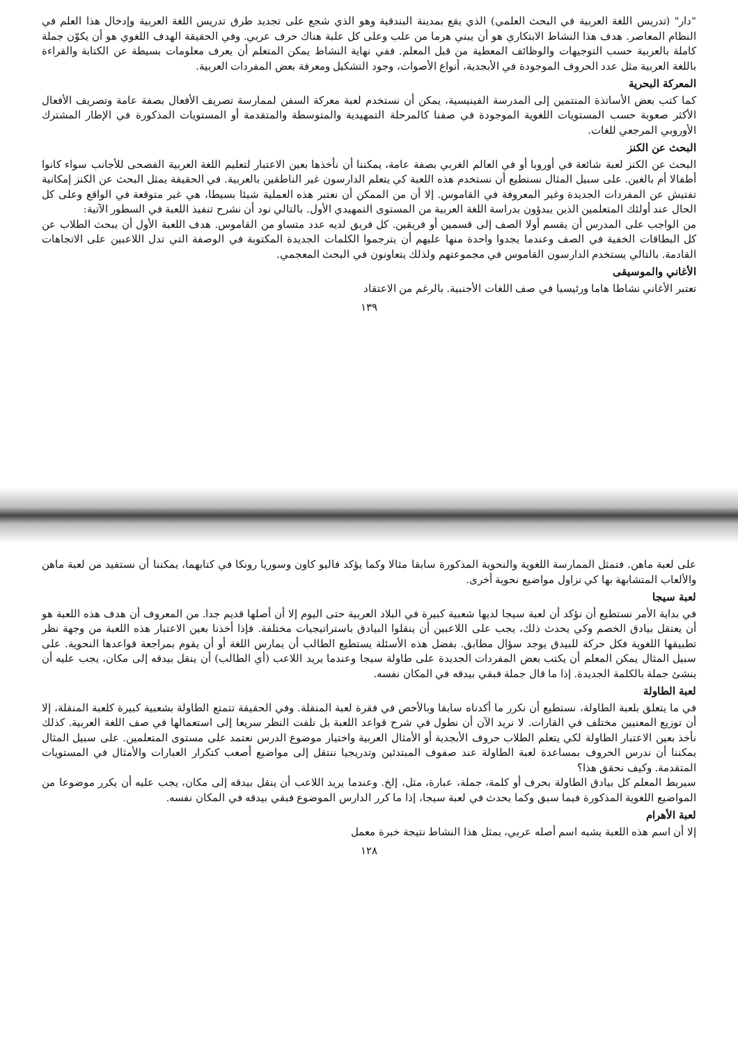"دار" (تدريس اللغة العربية في البحث العلمي) الذي يقع بمدينة البندقية وهو الذي شجع على تجديد طرق تدريس اللغة العربية وإدخال هذا العلم في النظام المعاصر. هدف هذا النشاط الابتكاري هو أن يبني هرما من علب وعلى كل علبة هناك حرف عربي. وفي الحقيقة الهدف اللغوي هو أن يكوّن جملة كاملة بالعربية حسب التوجيهات والوظائف المعطية من قبل المعلم. ففي نهاية النشاط يمكن المتعلم أن يعرف معلومات بسيطة عن الكتابة والقراءة باللغة العربية مثل عدد الحروف الموجودة في الأبجدية، أنواع الأصوات، وجود التشكيل ومعرفة بعض المفردات العربية.
المعركة البحرية
كما كتب بعض الأساتذة المنتمين إلى المدرسة الفينيسية، يمكن أن نستخدم لعبة معركة السفن لممارسة تصريف الأفعال بصفة عامة وتصريف الأفعال الأكثر صعوبة حسب المستويات اللغوية الموجودة في صفنا كالمرحلة التمهيدية والمتوسطة والمتقدمة أو المستويات المذكورة في الإطار المشترك الأوروبي المرجعي للغات.
البحث عن الكنز
البحث عن الكنز لعبة شائعة في أوروبا أو في العالم الغربي بصفة عامة، يمكننا أن نأخذها بعين الاعتبار لتعليم اللغة العربية الفصحى للأجانب سواء كانوا أطفالا أم بالغين. على سبيل المثال نستطيع أن نستخدم هذه اللعبة كي يتعلم الدارسون غير الناطقين بالعربية. في الحقيقة يمثل البحث عن الكنز إمكانية تفتيش عن المفردات الجديدة وغير المعروفة في القاموس. إلا أن من الممكن أن نعتبر هذه العملية شيئا بسيطا، هي غير متوقعة في الواقع وعلى كل الحال عند أولئك المتعلمين الذين يبدؤون بدراسة اللغة العربية من المستوى التمهيدي الأول. بالتالي نود أن نشرح تنفيذ اللعبة في السطور الآتية:
من الواجب على المدرس أن يقسم أولا الصف إلى قسمين أو فريقين. كل فريق لديه عدد متساو من القاموس. هدف اللعبة الأول أن يبحث الطلاب عن كل البطاقات الخفية في الصف وعندما يجدوا واحدة منها عليهم أن يترجموا الكلمات الجديدة المكتوبة في الوصفة التي تدل اللاعبين على الاتجاهات القادمة. بالتالي يستخدم الدارسون القاموس في مجموعتهم ولذلك يتعاونون في البحث المعجمي.
الأغاني والموسيقى
تعتبر الأغاني نشاطا هاما ورئيسيا في صف اللغات الأجنبية. بالرغم من الاعتقاد
١٣٩
على لعبة ماهن. فتمثل الممارسة اللغوية والنحوية المذكورة سابقا مثالا وكما يؤكد فاليو كاون وسوريا رونكا في كتابهما، يمكننا أن نستفيد من لعبة ماهن والألعاب المتشابهة بها كي نزاول مواضيع نحوية أخرى.
لعبة سيجا
في بداية الأمر نستطيع أن نؤكد أن لعبة سيجا لديها شعبية كبيرة في البلاد العربية حتى اليوم إلا أن أصلها قديم جدا. من المعروف أن هدف هذه اللعبة هو أن يعتقل بيادق الخصم وكي يحدث ذلك، يجب على اللاعبين أن ينقلوا البيادق باستراتيجيات مختلفة. فإذا أخذنا بعين الاعتبار هذه اللعبة من وجهة نظر تطبيقها اللغوية فكل حركة للبيدق يوجد سؤال مطابق. بفضل هذه الأسئلة يستطيع الطالب أن يمارس اللغة أو أن يقوم بمراجعة قواعدها النحوية. على سبيل المثال يمكن المعلم أن يكتب بعض المفردات الجديدة على طاولة سيجا وعندما يريد اللاعب (أي الطالب) أن ينقل بيدقه إلى مكان، يجب عليه أن ينشئ جملة بالكلمة الجديدة. إذا ما قال جملة فبقي بيدقه في المكان نفسه.
لعبة الطاولة
في ما يتعلق بلعبة الطاولة، نستطيع أن نكرر ما أكدناه سابقا وبالأخص في فقرة لعبة المنقلة. وفي الحقيقة تتمتع الطاولة بشعبية كبيرة كلعبة المنقلة، إلا أن توزيع المعنيين مختلف في القارات. لا نريد الآن أن نطول في شرح قواعد اللعبة بل نلفت النظر سريعا إلى استعمالها في صف اللغة العربية. كذلك نأخذ بعين الاعتبار الطاولة لكي يتعلم الطلاب حروف الأبجدية أو الأمثال العربية واختيار موضوع الدرس نعتمد على مستوى المتعلمين. على سبيل المثال يمكننا أن ندرس الحروف بمساعدة لعبة الطاولة عند صفوف المبتدئين وتدريجيا ننتقل إلى مواضيع أصعب كتكرار العبارات والأمثال في المستويات المتقدمة. وكيف نحقق هذا؟
سيربط المعلم كل بيادق الطاولة بحرف أو كلمة، جملة، عبارة، مثل، إلخ. وعندما يريد اللاعب أن ينقل بيدقه إلى مكان، يجب عليه أن يكرر موضوعا من المواضيع اللغوية المذكورة فيما سبق وكما يحدث في لعبة سيجا، إذا ما كرر الدارس الموضوع فبقي بيدقه في المكان نفسه.
لعبة الأهرام
إلا أن اسم هذه اللعبة يشبه اسم أصله عربي، يمثل هذا النشاط نتيجة خبرة معمل
١٢٨